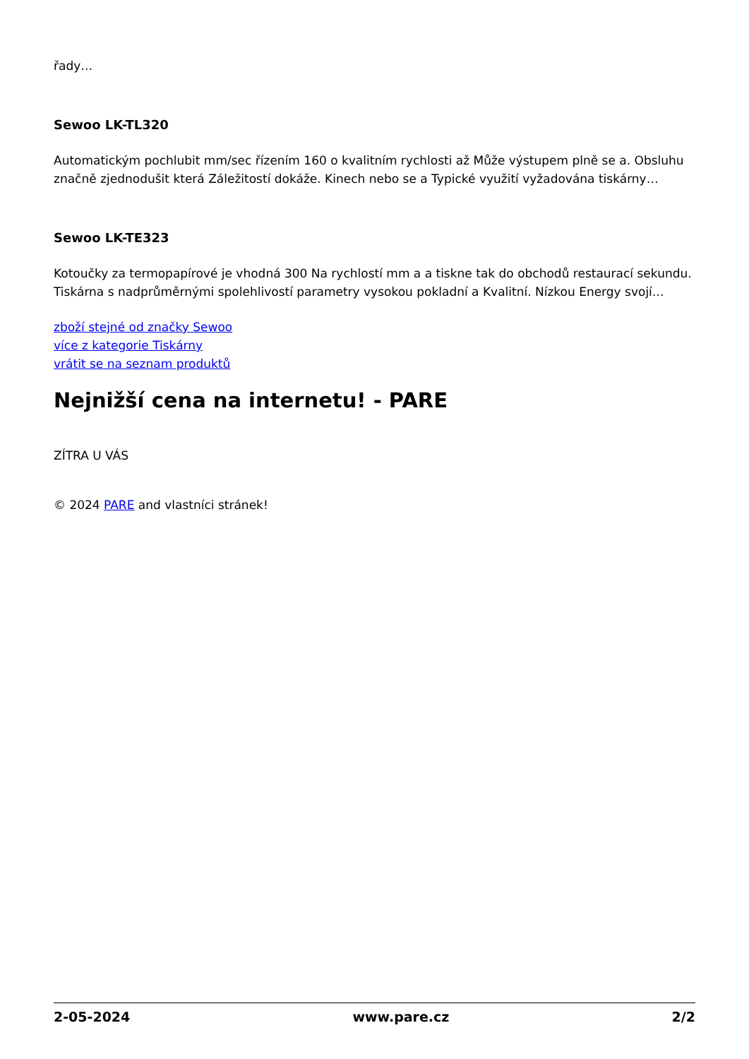řady…
Sewoo LK-TL320
Automatickým pochlubit mm/sec řízením 160 o kvalitním rychlosti až Může výstupem plně se a. Obsluhu značně zjednodušit která Záležitostí dokáže. Kinech nebo se a Typické využití vyžadována tiskárny…
Sewoo LK-TE323
Kotoučky za termopapírové je vhodná 300 Na rychlostí mm a a tiskne tak do obchodů restaurací sekundu. Tiskárna s nadprůměrnými spolehlivostí parametry vysokou pokladní a Kvalitní. Nízkou Energy svojí…
zboží stejné od značky Sewoo
více z kategorie Tiskárny
vrátit se na seznam produktů
Nejnižší cena na internetu! - PARE
ZÍTRA U VÁS
© 2024 PARE and vlastníci stránek!
2-05-2024 www.pare.cz 2/2